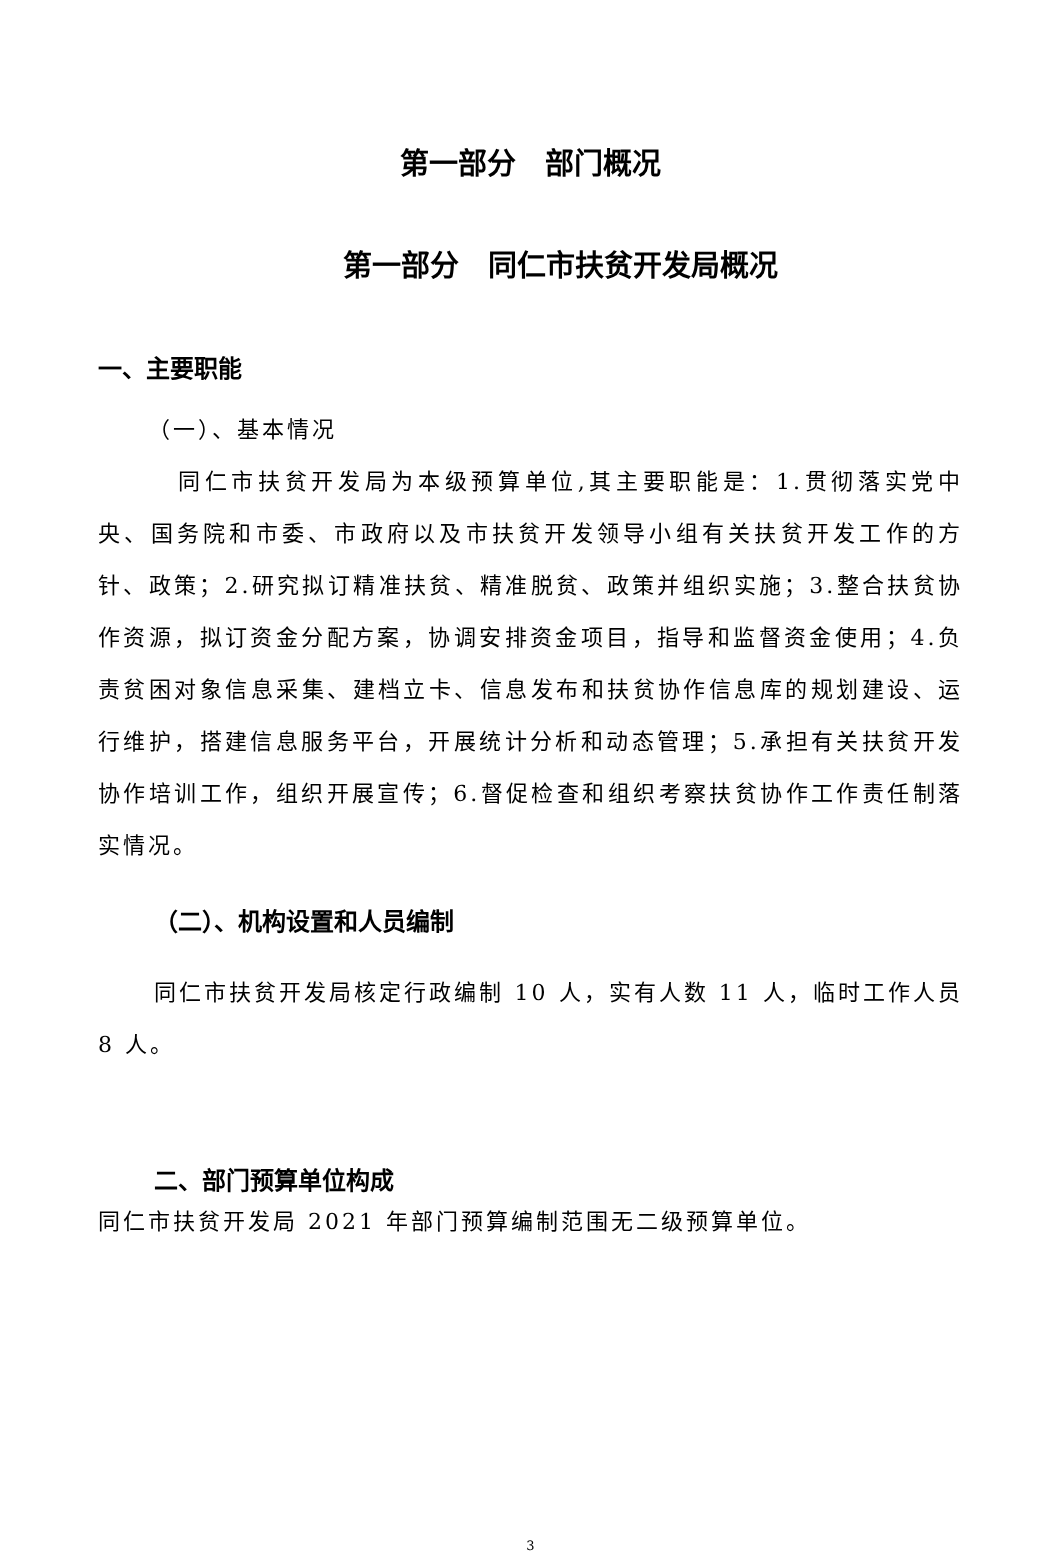第一部分　部门概况
第一部分　同仁市扶贫开发局概况
一、主要职能
（一）、基本情况
同仁市扶贫开发局为本级预算单位,其主要职能是：1.贯彻落实党中央、国务院和市委、市政府以及市扶贫开发领导小组有关扶贫开发工作的方针、政策；2.研究拟订精准扶贫、精准脱贫、政策并组织实施；3.整合扶贫协作资源，拟订资金分配方案，协调安排资金项目，指导和监督资金使用；4.负责贫困对象信息采集、建档立卡、信息发布和扶贫协作信息库的规划建设、运行维护，搭建信息服务平台，开展统计分析和动态管理；5.承担有关扶贫开发协作培训工作，组织开展宣传；6.督促检查和组织考察扶贫协作工作责任制落实情况。
（二）、机构设置和人员编制
同仁市扶贫开发局核定行政编制 10 人，实有人数 11 人，临时工作人员 8 人。
二、部门预算单位构成
同仁市扶贫开发局 2021 年部门预算编制范围无二级预算单位。
3